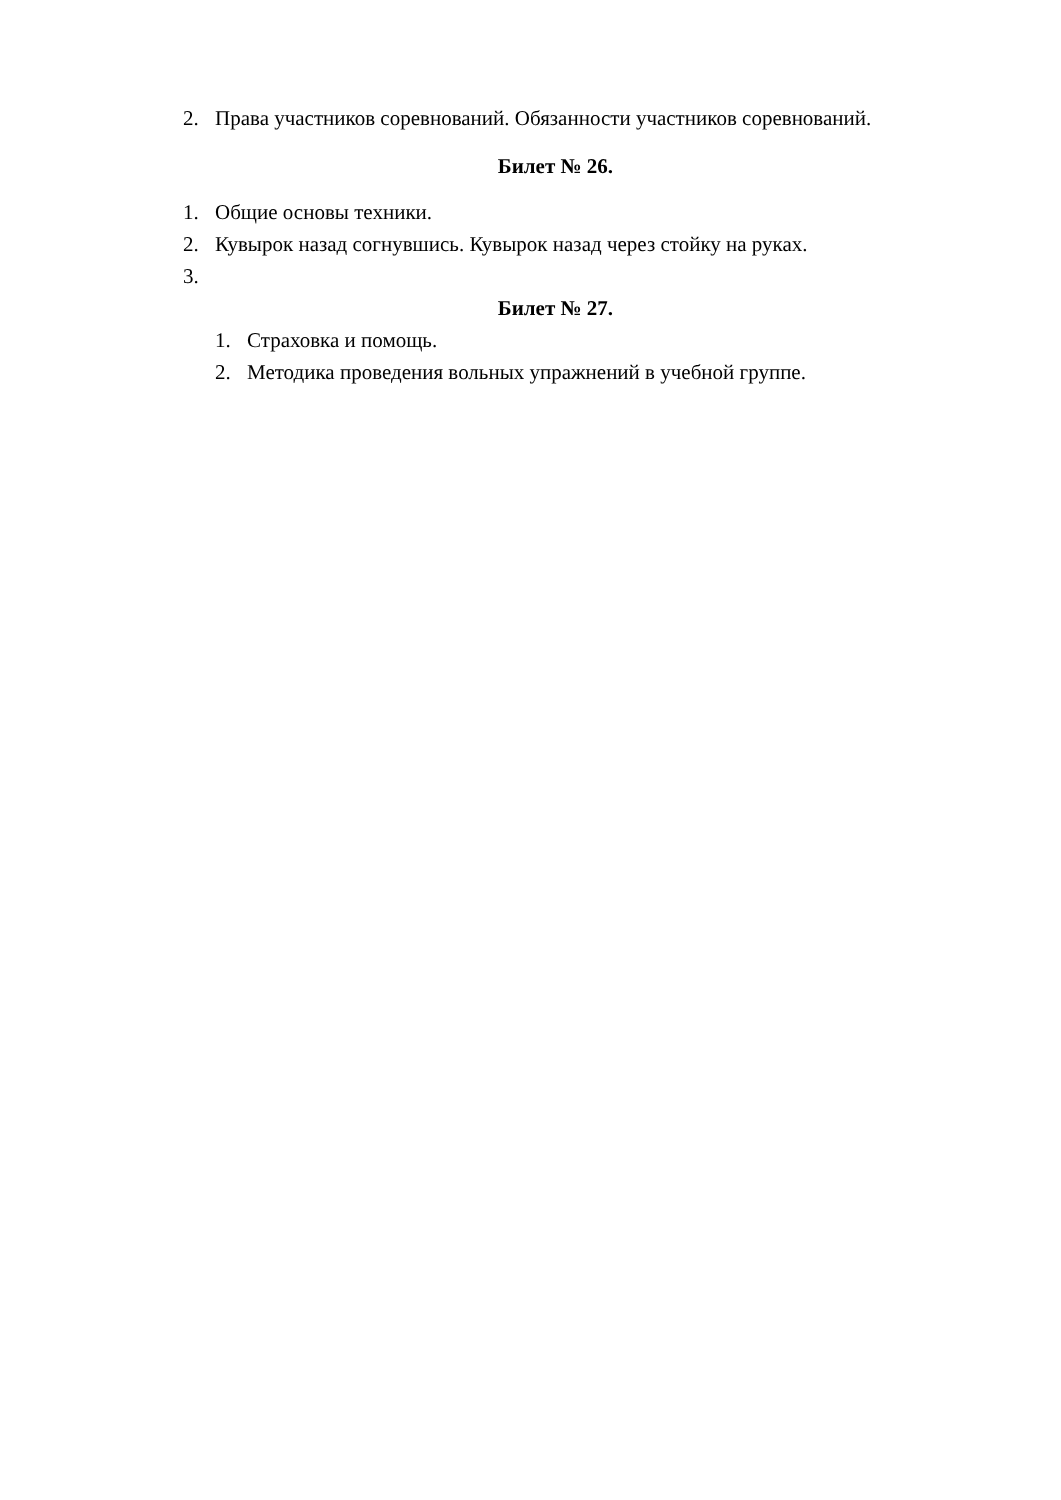2. Права участников соревнований. Обязанности участников соревнований.
Билет № 26.
1. Общие основы техники.
2. Кувырок назад согнувшись. Кувырок назад через стойку на руках.
3.
Билет № 27.
1. Страховка и помощь.
2. Методика проведения вольных упражнений в учебной группе.